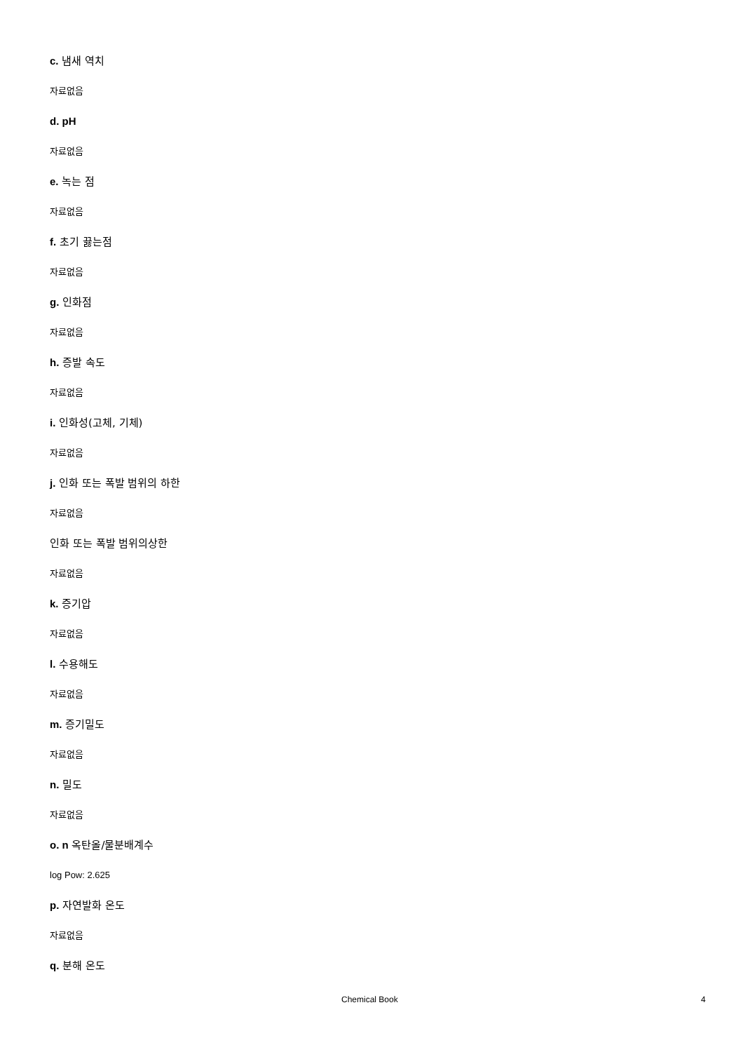c. 냄새 역치
자료없음
d. pH
자료없음
e. 녹는 점
자료없음
f. 초기 끓는점
자료없음
g. 인화점
자료없음
h. 증발 속도
자료없음
i. 인화성(고체, 기체)
자료없음
j. 인화 또는 폭발 범위의 하한
자료없음
인화 또는 폭발 범위의상한
자료없음
k. 증기압
자료없음
l. 수용해도
자료없음
m. 증기밀도
자료없음
n. 밀도
자료없음
o. n 옥탄올/물분배계수
log Pow: 2.625
p. 자연발화 온도
자료없음
q. 분해 온도
Chemical Book 4